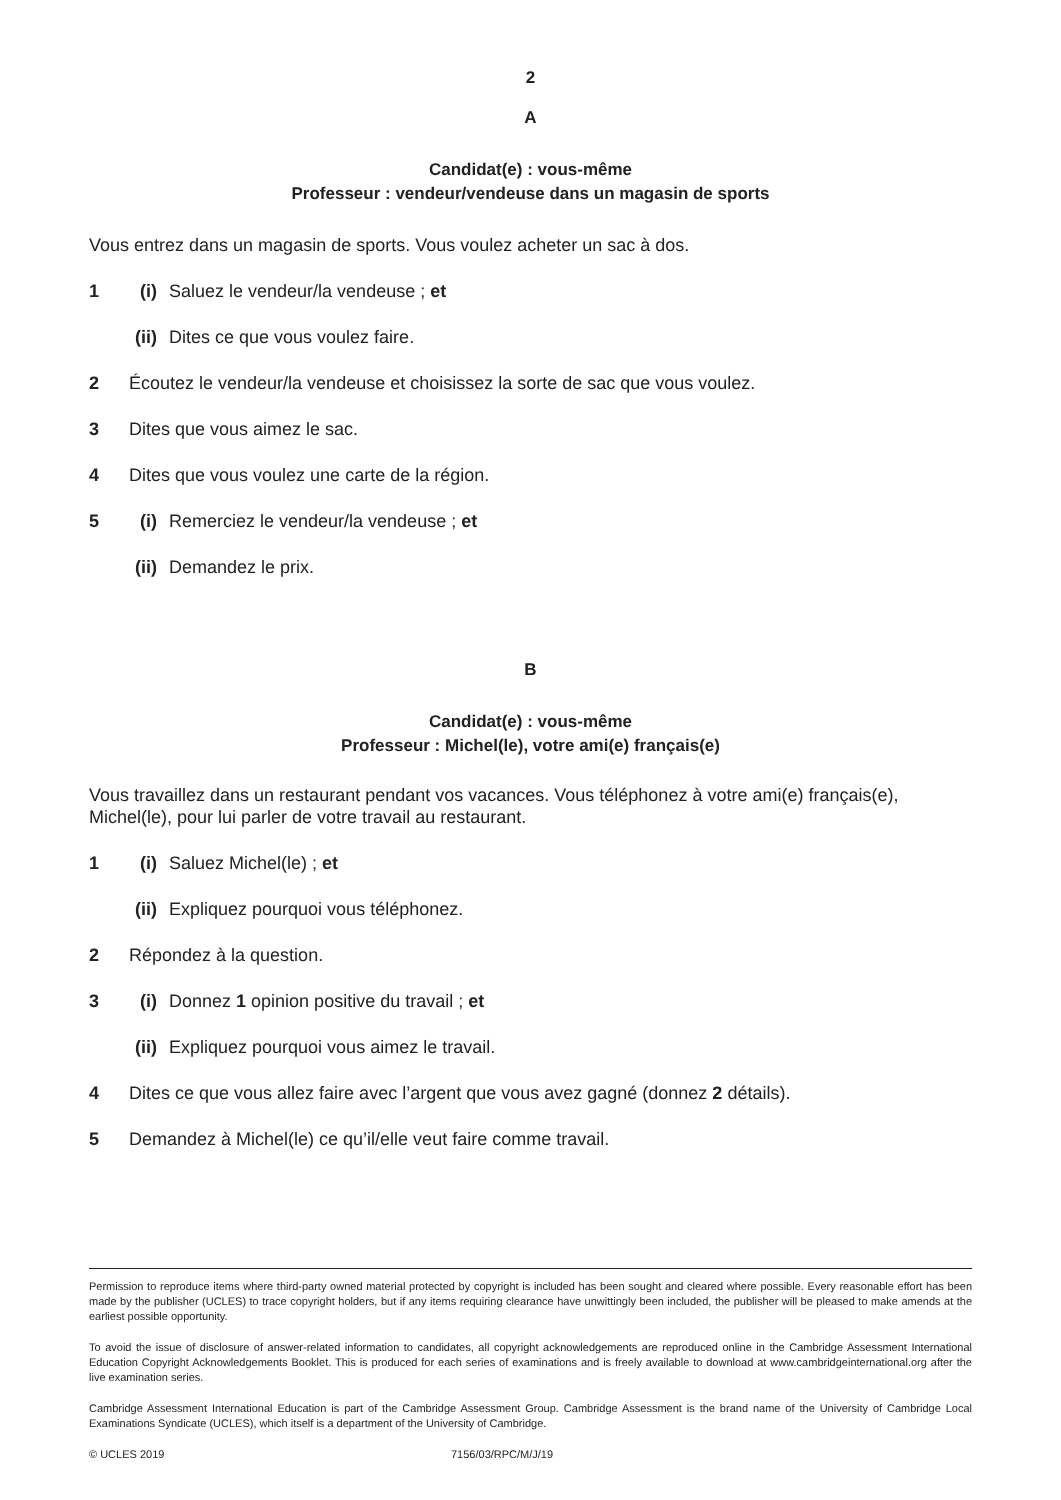2
A
Candidat(e) : vous-même
Professeur : vendeur/vendeuse dans un magasin de sports
Vous entrez dans un magasin de sports. Vous voulez acheter un sac à dos.
1 (i) Saluez le vendeur/la vendeuse ; et
(ii) Dites ce que vous voulez faire.
2 Écoutez le vendeur/la vendeuse et choisissez la sorte de sac que vous voulez.
3 Dites que vous aimez le sac.
4 Dites que vous voulez une carte de la région.
5 (i) Remerciez le vendeur/la vendeuse ; et
(ii) Demandez le prix.
B
Candidat(e) : vous-même
Professeur : Michel(le), votre ami(e) français(e)
Vous travaillez dans un restaurant pendant vos vacances. Vous téléphonez à votre ami(e) français(e), Michel(le), pour lui parler de votre travail au restaurant.
1 (i) Saluez Michel(le) ; et
(ii) Expliquez pourquoi vous téléphonez.
2 Répondez à la question.
3 (i) Donnez 1 opinion positive du travail ; et
(ii) Expliquez pourquoi vous aimez le travail.
4 Dites ce que vous allez faire avec l’argent que vous avez gagné (donnez 2 détails).
5 Demandez à Michel(le) ce qu’il/elle veut faire comme travail.
Permission to reproduce items where third-party owned material protected by copyright is included has been sought and cleared where possible. Every reasonable effort has been made by the publisher (UCLES) to trace copyright holders, but if any items requiring clearance have unwittingly been included, the publisher will be pleased to make amends at the earliest possible opportunity.
To avoid the issue of disclosure of answer-related information to candidates, all copyright acknowledgements are reproduced online in the Cambridge Assessment International Education Copyright Acknowledgements Booklet. This is produced for each series of examinations and is freely available to download at www.cambridgeinternational.org after the live examination series.
Cambridge Assessment International Education is part of the Cambridge Assessment Group. Cambridge Assessment is the brand name of the University of Cambridge Local Examinations Syndicate (UCLES), which itself is a department of the University of Cambridge.
© UCLES 2019 7156/03/RPC/M/J/19